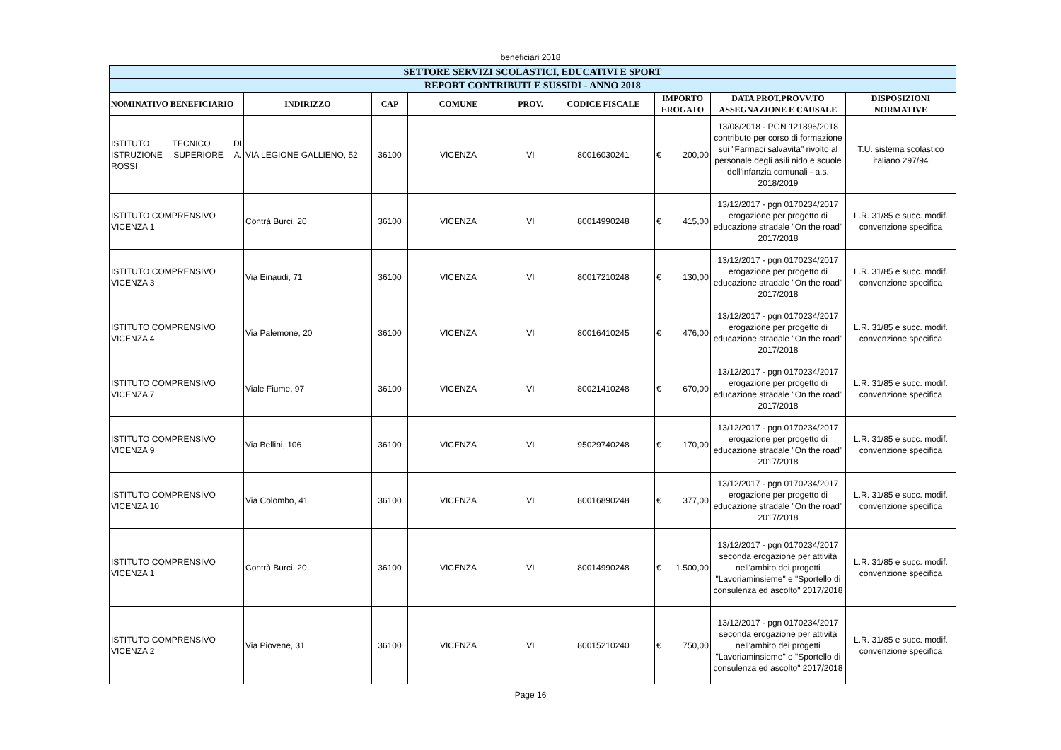beneficiari 2018
| SETTORE SERVIZI SCOLASTICI, EDUCATIVI E SPORT | | | | | | | | | |
| REPORT CONTRIBUTI E SUSSIDI - ANNO 2018 | | | | | | | | | |
| NOMINATIVO BENEFICIARIO | INDIRIZZO | CAP | COMUNE | PROV. | CODICE FISCALE | IMPORTO EROGATO | | DATA PROT.PROVV.TO ASSEGNAZIONE E CAUSALE | DISPOSIZIONI NORMATIVE |
| ISTITUTO TECNICO DI ISTRUZIONE SUPERIORE A. ROSSI | VIA LEGIONE GALLIENO, 52 | 36100 | VICENZA | VI | 80016030241 | € | 200,00 | 13/08/2018 - PGN 121896/2018 contributo per corso di formazione sui "Farmaci salvavita" rivolto al personale degli asili nido e scuole dell'infanzia comunali - a.s. 2018/2019 | T.U. sistema scolastico italiano 297/94 |
| ISTITUTO COMPRENSIVO VICENZA 1 | Contrà Burci, 20 | 36100 | VICENZA | VI | 80014990248 | € | 415,00 | 13/12/2017 - pgn 0170234/2017 erogazione per progetto di educazione stradale "On the road" 2017/2018 | L.R. 31/85 e succ. modif. convenzione specifica |
| ISTITUTO COMPRENSIVO VICENZA 3 | Via Einaudi, 71 | 36100 | VICENZA | VI | 80017210248 | € | 130,00 | 13/12/2017 - pgn 0170234/2017 erogazione per progetto di educazione stradale "On the road" 2017/2018 | L.R. 31/85 e succ. modif. convenzione specifica |
| ISTITUTO COMPRENSIVO VICENZA 4 | Via Palemone, 20 | 36100 | VICENZA | VI | 80016410245 | € | 476,00 | 13/12/2017 - pgn 0170234/2017 erogazione per progetto di educazione stradale "On the road" 2017/2018 | L.R. 31/85 e succ. modif. convenzione specifica |
| ISTITUTO COMPRENSIVO VICENZA 7 | Viale Fiume, 97 | 36100 | VICENZA | VI | 80021410248 | € | 670,00 | 13/12/2017 - pgn 0170234/2017 erogazione per progetto di educazione stradale "On the road" 2017/2018 | L.R. 31/85 e succ. modif. convenzione specifica |
| ISTITUTO COMPRENSIVO VICENZA 9 | Via Bellini, 106 | 36100 | VICENZA | VI | 95029740248 | € | 170,00 | 13/12/2017 - pgn 0170234/2017 erogazione per progetto di educazione stradale "On the road" 2017/2018 | L.R. 31/85 e succ. modif. convenzione specifica |
| ISTITUTO COMPRENSIVO VICENZA 10 | Via Colombo, 41 | 36100 | VICENZA | VI | 80016890248 | € | 377,00 | 13/12/2017 - pgn 0170234/2017 erogazione per progetto di educazione stradale "On the road" 2017/2018 | L.R. 31/85 e succ. modif. convenzione specifica |
| ISTITUTO COMPRENSIVO VICENZA 1 | Contrà Burci, 20 | 36100 | VICENZA | VI | 80014990248 | € | 1.500,00 | 13/12/2017 - pgn 0170234/2017 seconda erogazione per attività nell'ambito dei progetti "Lavoriaminsieme" e "Sportello di consulenza ed ascolto" 2017/2018 | L.R. 31/85 e succ. modif. convenzione specifica |
| ISTITUTO COMPRENSIVO VICENZA 2 | Via Piovene, 31 | 36100 | VICENZA | VI | 80015210240 | € | 750,00 | 13/12/2017 - pgn 0170234/2017 seconda erogazione per attività nell'ambito dei progetti "Lavoriaminsieme" e "Sportello di consulenza ed ascolto" 2017/2018 | L.R. 31/85 e succ. modif. convenzione specifica |
Page 16